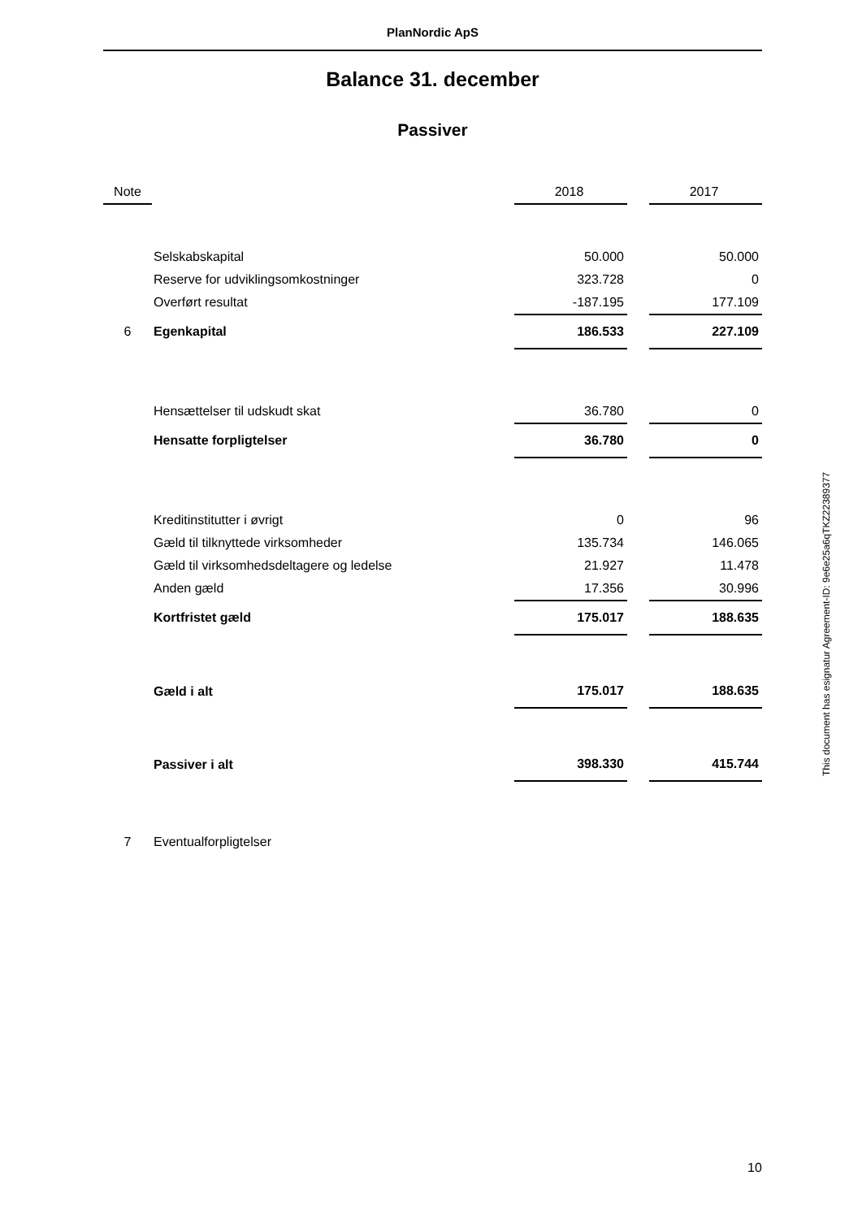PlanNordic ApS
Balance 31. december
Passiver
| Note | | 2018 | | 2017 |
| --- | --- | --- | --- | --- |
| | Selskabskapital | 50.000 | | 50.000 |
| | Reserve for udviklingsomkostninger | 323.728 | | 0 |
| | Overført resultat | -187.195 | | 177.109 |
| 6 | Egenkapital | 186.533 | | 227.109 |
| | Hensættelser til udskudt skat | 36.780 | | 0 |
| | Hensatte forpligtelser | 36.780 | | 0 |
| | Kreditinstitutter i øvrigt | 0 | | 96 |
| | Gæld til tilknyttede virksomheder | 135.734 | | 146.065 |
| | Gæld til virksomhedsdeltagere og ledelse | 21.927 | | 11.478 |
| | Anden gæld | 17.356 | | 30.996 |
| | Kortfristet gæld | 175.017 | | 188.635 |
| | Gæld i alt | 175.017 | | 188.635 |
| | Passiver i alt | 398.330 | | 415.744 |
| 7 | Eventualforpligtelser | | | |
This document has esignatur Agreement-ID: 9e6e25a6qTKZ22389377
10